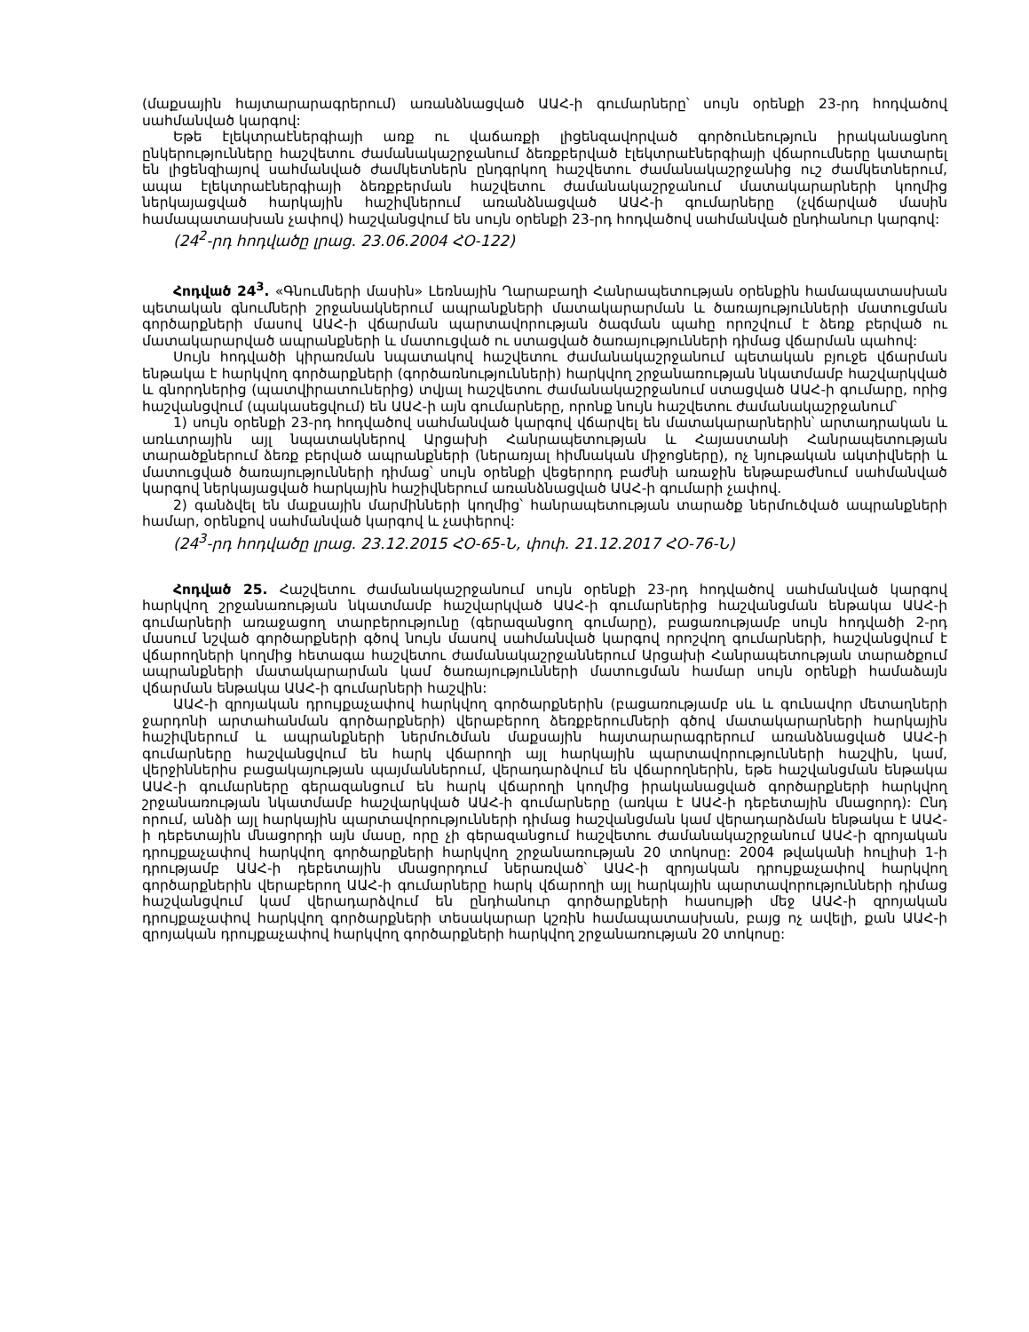(մաքսային հայտարարագրերում) առանձնացված ԱԱՀ-ի գումարները՝ սույն օրենքի 23-րդ հոդվածով սահմանված կարգով:
Եթե էլեկտրաէներգիայի առք ու վաճառքի լիցենզավորված գործունեություն իրականացնող ընկերությունները հաշվետու ժամանակաշրջանում ձեռքբերված էլեկտրաէներգիայի վճարումները կատարել են լիցենզիայով սահմանված ժամկետներն ընդգրկող հաշվետու ժամանակաշրջանից ուշ ժամկետներում, ապա էլեկտրաէներգիայի ձեռքբերման հաշվետու ժամանակաշրջանում մատակարարների կողմից ներկայացված հարկային հաշիվներում առանձնացված ԱԱՀ-ի գումարները (չվճարված մասին համապատասխան չափով) հաշվանցվում են սույն օրենքի 23-րդ հոդվածով սահմանված ընդհանուր կարգով:
(24<sup>2</sup>-րդ հոդվածը լրաց. 23.06.2004 ՀՕ-122)
Հոդված 24<sup>3</sup>. «Գնումների մասին» Լեռնային Ղարաբաղի Հանրապետության օրենքին համապատասխան պետական գնումների շրջանակներում ապրանքների մատակարարման և ծառայությունների մատուցման գործարքների մասով ԱԱՀ-ի վճարման պարտավորության ծագման պահը որոշվում է ձեռք բերված ու մատակարարված ապրանքների և մատուցված ու ստացված ծառայությունների դիմաց վճարման պահով:
Սույն հոդվածի կիրառման նպատակով հաշվետու ժամանակաշրջանում պետական բյուջե վճարման ենթակա է հարկվող գործարքների (գործառնությունների) հարկվող շրջանառության նկատմամբ հաշվարկված և գնորդներից (պատվիրատուներից) տվյալ հաշվետու ժամանակաշրջանում ստացված ԱԱՀ-ի գումարը, որից հաշվանցվում (պակասեցվում) են ԱԱՀ-ի այն գումարները, որոնք նույն հաշվետու ժամանակաշրջանում՝
1) սույն օրենքի 23-րդ հոդվածով սահմանված կարգով վճարվել են մատակարարներին՝ արտադրական և առևտրային այլ նպատակներով Արցախի Հանրապետության և Հայաստանի Հանրապետության տարածքներում ձեռք բերված ապրանքների (ներառյալ հիմնական միջոցները), ոչ նյութական ակտիվների և մատուցված ծառայությունների դիմաց՝ սույն օրենքի վեցերորդ բաժնի առաջին ենթաբաժնում սահմանված կարգով ներկայացված հարկային հաշիվներում առանձնացված ԱԱՀ-ի գումարի չափով.
2) գանձվել են մաքսային մարմինների կողմից՝ հանրապետության տարածք ներմուծված ապրանքների համար, օրենքով սահմանված կարգով և չափերով:
(24<sup>3</sup>-րդ հոդվածը լրաց. 23.12.2015 ՀՕ-65-Ն, փոփ. 21.12.2017 ՀՕ-76-Ն)
Հոդված 25. Հաշվետու ժամանակաշրջանում սույն օրենքի 23-րդ հոդվածով սահմանված կարգով հարկվող շրջանառության նկատմամբ հաշվարկված ԱԱՀ-ի գումարներից հաշվանցման ենթակա ԱԱՀ-ի գումարների առաջացող տարբերությունը (գերազանցող գումարը), բացառությամբ սույն հոդվածի 2-րդ մասում նշված գործարքների գծով նույն մասով սահմանված կարգով որոշվող գումարների, հաշվանցվում է վճարողների կողմից հետագա հաշվետու ժամանակաշրջաններում Արցախի Հանրապետության տարածքում ապրանքների մատակարարման կամ ծառայությունների մատուցման համար սույն օրենքի համաձայն վճարման ենթակա ԱԱՀ-ի գումարների հաշվին:
ԱԱՀ-ի զրոյական դրույքաչափով հարկվող գործարքներին (բացառությամբ սև և գունավոր մետաղների ջարդոնի արտահանման գործարքների) վերաբերող ձեռքբերումների գծով մատակարարների հարկային հաշիվներում և ապրանքների ներմուծման մաքսային հայտարարագրերում առանձնացված ԱԱՀ-ի գումարները հաշվանցվում են հարկ վճարողի այլ հարկային պարտավորությունների հաշվին, կամ, վերջիններիս բացակայության պայմաններում, վերադարձվում են վճարողներին, եթե հաշվանցման ենթակա ԱԱՀ-ի գումարները գերազանցում են հարկ վճարողի կողմից իրականացված գործարքների հարկվող շրջանառության նկատմամբ հաշվարկված ԱԱՀ-ի գումարները (առկա է ԱԱՀ-ի դեբետային մնացորդ): Ընդ որում, անձի այլ հարկային պարտավորությունների դիմաց հաշվանցման կամ վերադարձման ենթակա է ԱԱՀ-ի դեբետային մնացորդի այն մասը, որը չի գերազանցում հաշվետու ժամանակաշրջանում ԱԱՀ-ի զրոյական դրույքաչափով հարկվող գործարքների հարկվող շրջանառության 20 տոկոսը: 2004 թվականի հուլիսի 1-ի դրությամբ ԱԱՀ-ի դեբետային մնացորդում ներառված՝ ԱԱՀ-ի զրոյական դրույքաչափով հարկվող գործարքներին վերաբերող ԱԱՀ-ի գումարները հարկ վճարողի այլ հարկային պարտավորությունների դիմաց հաշվանցվում կամ վերադարձվում են ընդհանուր գործարքների հասույթի մեջ ԱԱՀ-ի զրոյական դրույքաչափով հարկվող գործարքների տեսակարար կշռին համապատասխան, բայց ոչ ավելի, քան ԱԱՀ-ի զրոյական դրույքաչափով հարկվող գործարքների հարկվող շրջանառության 20 տոկոսը: